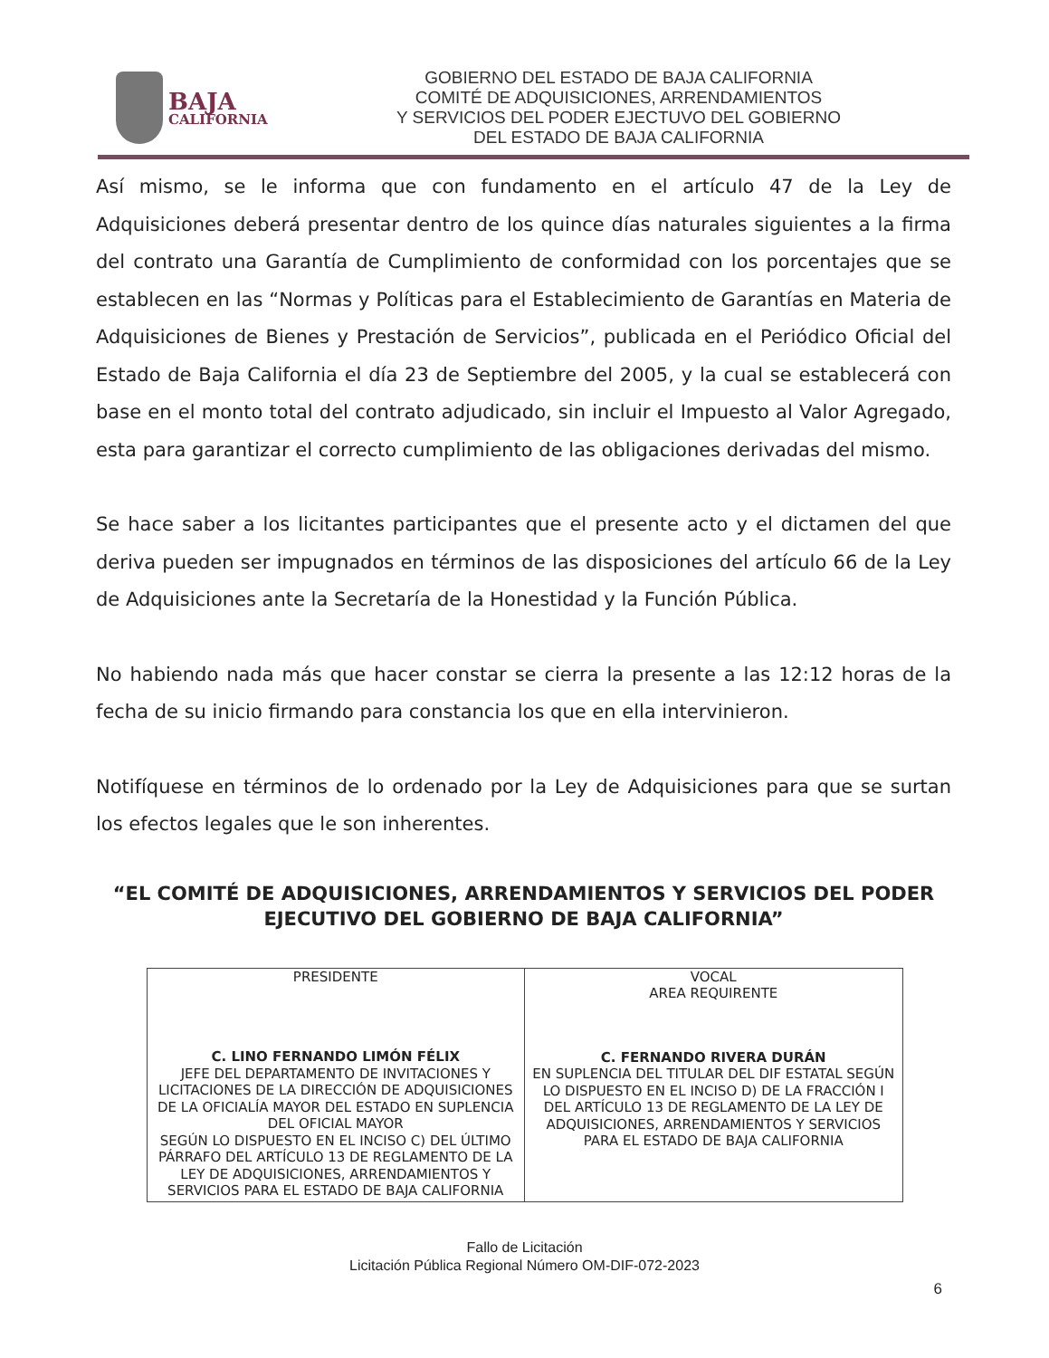BAJA
CALIFORNIA
GOBIERNO DEL ESTADO DE BAJA CALIFORNIA
COMITÉ DE ADQUISICIONES, ARRENDAMIENTOS
Y SERVICIOS DEL PODER EJECTUVO DEL GOBIERNO
DEL ESTADO DE BAJA CALIFORNIA
Así mismo, se le informa que con fundamento en el artículo 47 de la Ley de Adquisiciones deberá presentar dentro de los quince días naturales siguientes a la firma del contrato una Garantía de Cumplimiento de conformidad con los porcentajes que se establecen en las “Normas y Políticas para el Establecimiento de Garantías en Materia de Adquisiciones de Bienes y Prestación de Servicios”, publicada en el Periódico Oficial del Estado de Baja California el día 23 de Septiembre del 2005, y la cual se establecerá con base en el monto total del contrato adjudicado, sin incluir el Impuesto al Valor Agregado, esta para garantizar el correcto cumplimiento de las obligaciones derivadas del mismo.
Se hace saber a los licitantes participantes que el presente acto y el dictamen del que deriva pueden ser impugnados en términos de las disposiciones del artículo 66 de la Ley de Adquisiciones ante la Secretaría de la Honestidad y la Función Pública.
No habiendo nada más que hacer constar se cierra la presente a las 12:12 horas de la fecha de su inicio firmando para constancia los que en ella intervinieron.
Notifíquese en términos de lo ordenado por la Ley de Adquisiciones para que se surtan los efectos legales que le son inherentes.
“EL COMITÉ DE ADQUISICIONES, ARRENDAMIENTOS Y SERVICIOS DEL PODER EJECUTIVO DEL GOBIERNO DE BAJA CALIFORNIA”
| PRESIDENTE C. LINO FERNANDO LIMÓN FÉLIX JEFE DEL DEPARTAMENTO DE INVITACIONES Y LICITACIONES DE LA DIRECCIÓN DE ADQUISICIONES DE LA OFICIALÍA MAYOR DEL ESTADO EN SUPLENCIA DEL OFICIAL MAYOR SEGÚN LO DISPUESTO EN EL INCISO C) DEL ÚLTIMO PÁRRAFO DEL ARTÍCULO 13 DE REGLAMENTO DE LA LEY DE ADQUISICIONES, ARRENDAMIENTOS Y SERVICIOS PARA EL ESTADO DE BAJA CALIFORNIA | VOCAL AREA REQUIRENTE C. FERNANDO RIVERA DURÁN EN SUPLENCIA DEL TITULAR DEL DIF ESTATAL SEGÚN LO DISPUESTO EN EL INCISO D) DE LA FRACCIÓN I DEL ARTÍCULO 13 DE REGLAMENTO DE LA LEY DE ADQUISICIONES, ARRENDAMIENTOS Y SERVICIOS PARA EL ESTADO DE BAJA CALIFORNIA |
Fallo de Licitación
Licitación Pública Regional Número OM-DIF-072-2023
6